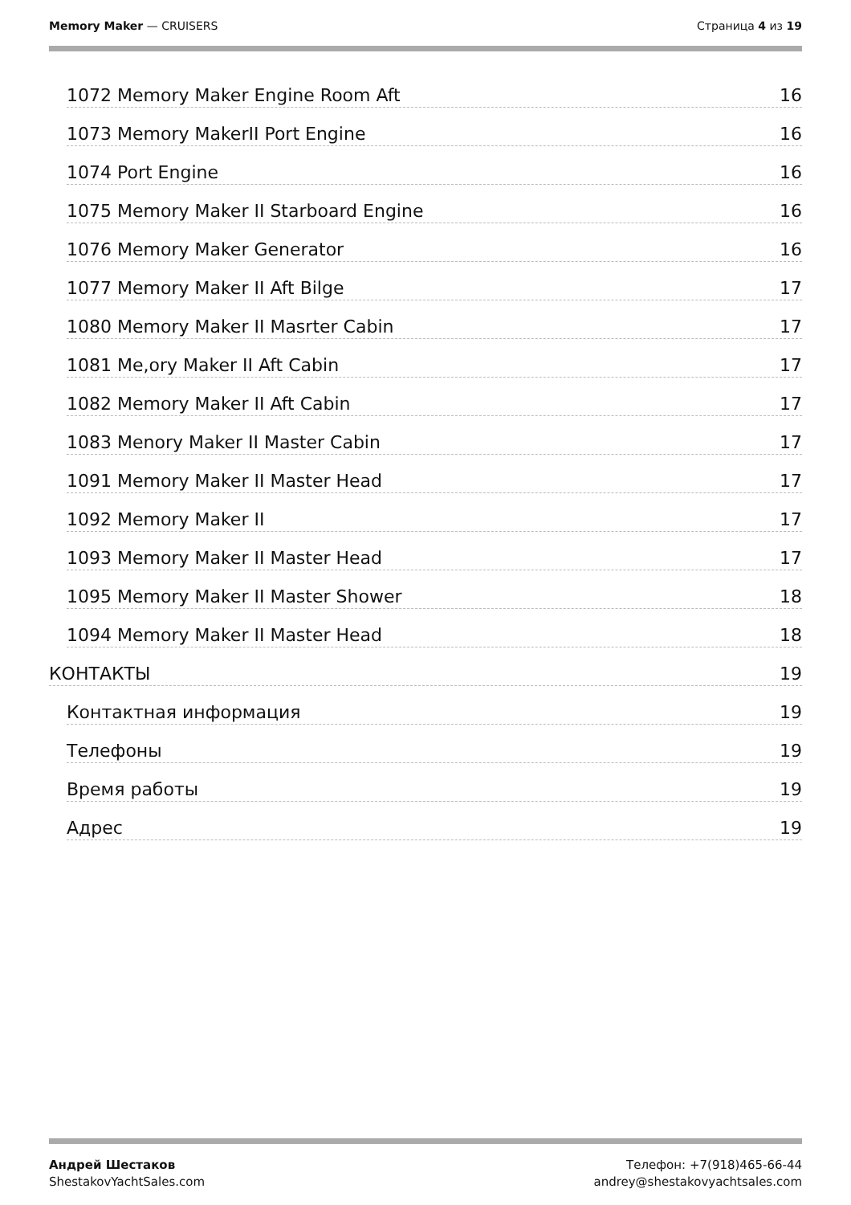Memory Maker — CRUISERS Страница 4 из 19
1072 Memory Maker Engine Room Aft 16
1073 Memory MakerII Port Engine 16
1074 Port Engine 16
1075 Memory Maker II Starboard Engine 16
1076 Memory Maker Generator 16
1077 Memory Maker II Aft Bilge 17
1080 Memory Maker II Masrter Cabin 17
1081 Me,ory Maker II Aft Cabin 17
1082 Memory Maker II Aft Cabin 17
1083 Menory Maker II Master Cabin 17
1091 Memory Maker II Master Head 17
1092 Memory Maker II 17
1093 Memory Maker II Master Head 17
1095 Memory Maker II Master Shower 18
1094 Memory Maker II Master Head 18
КОНТАКТЫ 19
Контактная информация 19
Телефоны 19
Время работы 19
Адрес 19
Андрей Шестаков
ShestakovYachtSales.com
Телефон: +7(918)465-66-44
andrey@shestakovyachtsales.com